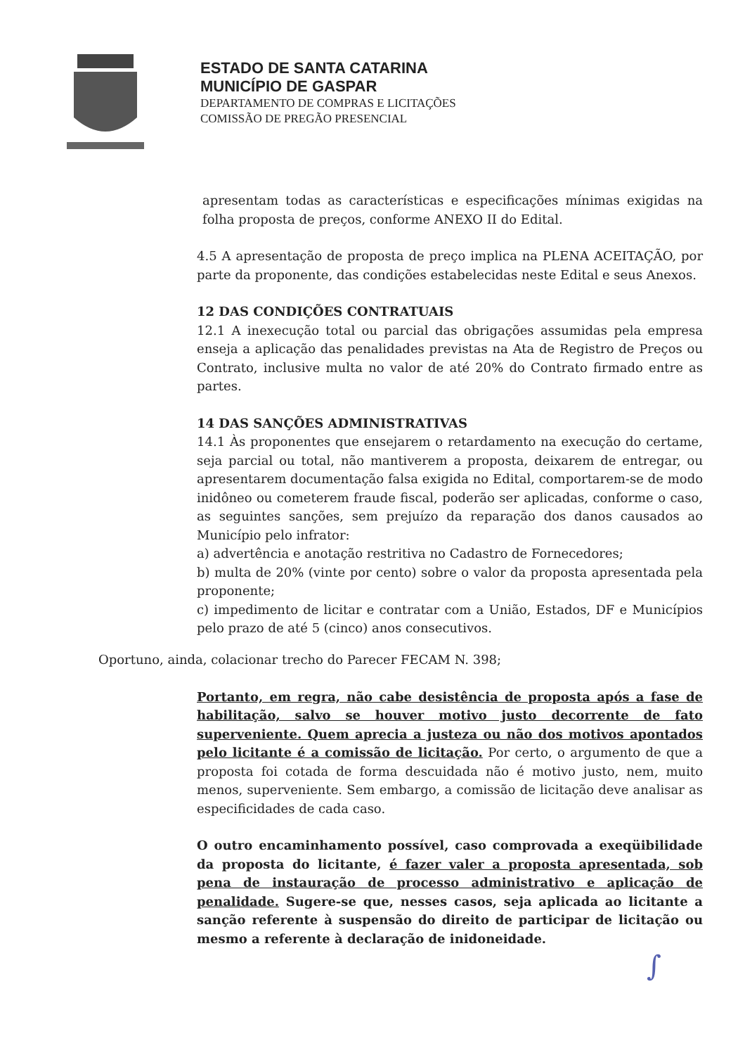ESTADO DE SANTA CATARINA
MUNICÍPIO DE GASPAR
DEPARTAMENTO DE COMPRAS E LICITAÇÕES
COMISSÃO DE PREGÃO PRESENCIAL
apresentam todas as características e especificações mínimas exigidas na folha proposta de preços, conforme ANEXO II do Edital.
4.5 A apresentação de proposta de preço implica na PLENA ACEITAÇÃO, por parte da proponente, das condições estabelecidas neste Edital e seus Anexos.
12 DAS CONDIÇÕES CONTRATUAIS
12.1 A inexecução total ou parcial das obrigações assumidas pela empresa enseja a aplicação das penalidades previstas na Ata de Registro de Preços ou Contrato, inclusive multa no valor de até 20% do Contrato firmado entre as partes.
14 DAS SANÇÕES ADMINISTRATIVAS
14.1 Às proponentes que ensejarem o retardamento na execução do certame, seja parcial ou total, não mantiverem a proposta, deixarem de entregar, ou apresentarem documentação falsa exigida no Edital, comportarem-se de modo inidôneo ou cometerem fraude fiscal, poderão ser aplicadas, conforme o caso, as seguintes sanções, sem prejuízo da reparação dos danos causados ao Município pelo infrator:
a) advertência e anotação restritiva no Cadastro de Fornecedores;
b) multa de 20% (vinte por cento) sobre o valor da proposta apresentada pela proponente;
c) impedimento de licitar e contratar com a União, Estados, DF e Municípios pelo prazo de até 5 (cinco) anos consecutivos.
Oportuno, ainda, colacionar trecho do Parecer FECAM N. 398;
Portanto, em regra, não cabe desistência de proposta após a fase de habilitação, salvo se houver motivo justo decorrente de fato superveniente. Quem aprecia a justeza ou não dos motivos apontados pelo licitante é a comissão de licitação. Por certo, o argumento de que a proposta foi cotada de forma descuidada não é motivo justo, nem, muito menos, superveniente. Sem embargo, a comissão de licitação deve analisar as especificidades de cada caso.
O outro encaminhamento possível, caso comprovada a exeqüibilidade da proposta do licitante, é fazer valer a proposta apresentada, sob pena de instauração de processo administrativo e aplicação de penalidade. Sugere-se que, nesses casos, seja aplicada ao licitante a sanção referente à suspensão do direito de participar de licitação ou mesmo a referente à declaração de inidoneidade.
∫